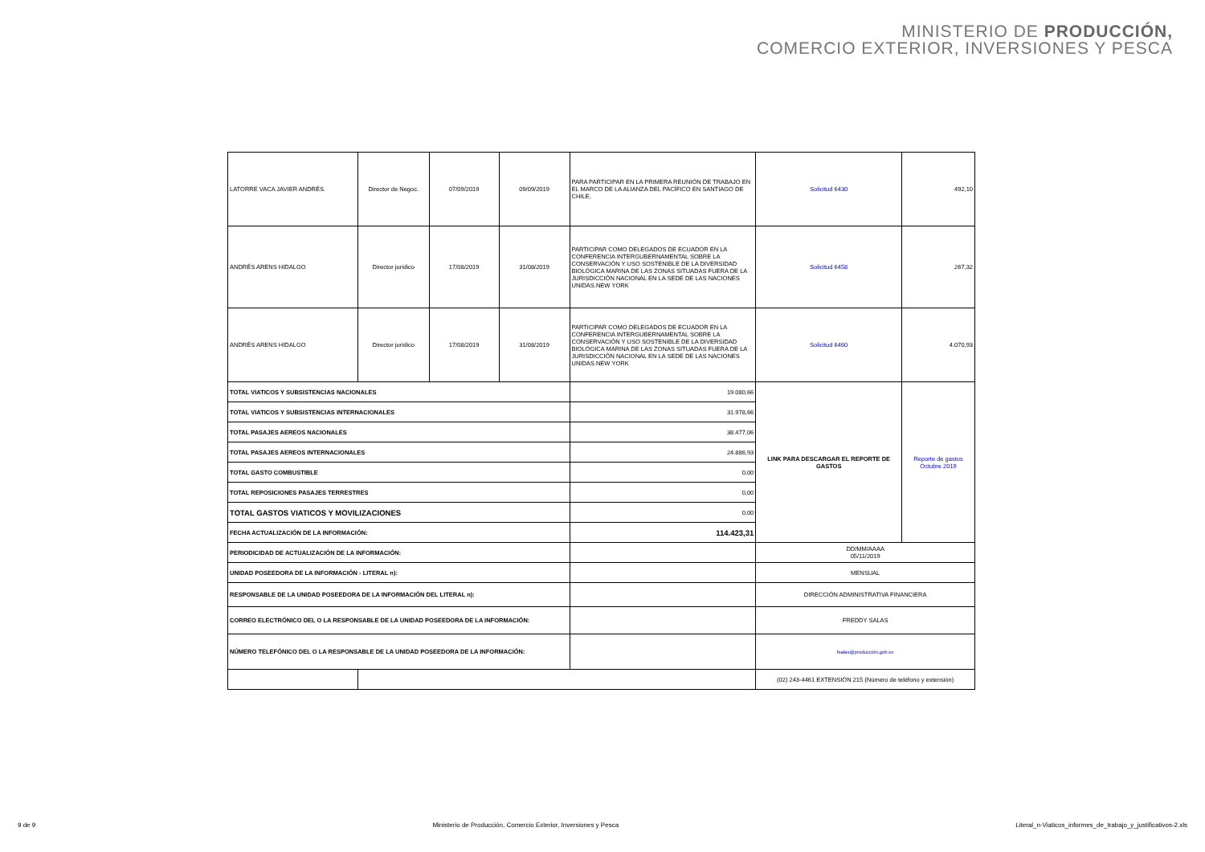MINISTERIO DE PRODUCCIÓN,
COMERCIO EXTERIOR, INVERSIONES Y PESCA
| LATORRE VACA JAVIER ANDRÉS. | Director de Negoc. | 07/09/2019 | 09/09/2019 | PARA PARTICIPAR EN LA PRIMERA REUNIÓN DE TRABAJO EN EL MARCO DE LA ALIANZA DEL PACÍFICO EN SANTIAGO DE CHILE, | Solicitud 6430 | 492,10 |
| ANDRÉS ARENS HIDALGO | Director jurídico | 17/08/2019 | 31/08/2019 | PARTICIPAR COMO DELEGADOS DE ECUADOR EN LA CONFERENCIA INTERGUBERNAMENTAL SOBRE LA CONSERVACIÓN Y USO SOSTENIBLE DE LA DIVERSIDAD BIOLÓGICA MARINA DE LAS ZONAS SITUADAS FUERA DE LA JURISDICCIÓN NACIONAL EN LA SEDE DE LAS NACIONES UNIDAS.NEW YORK | Solicitud 6458 | 267,32 |
| ANDRÉS ARENS HIDALGO | Director jurídico | 17/08/2019 | 31/08/2019 | PARTICIPAR COMO DELEGADOS DE ECUADOR EN LA CONFERENCIA INTERGUBERNAMENTAL SOBRE LA CONSERVACIÓN Y USO SOSTENIBLE DE LA DIVERSIDAD BIOLÓGICA MARINA DE LAS ZONAS SITUADAS FUERA DE LA JURISDICCIÓN NACIONAL EN LA SEDE DE LAS NACIONES UNIDAS.NEW YORK | Solicitud 6460 | 4.070,93 |
| TOTAL VIATICOS Y SUBSISTENCIAS NACIONALES | | | | 19.080,66 | LINK PARA DESCARGAR EL REPORTE DE GASTOS | Reporte de gastos Octubre 2019 |
| TOTAL VIATICOS Y SUBSISTENCIAS INTERNACIONALES | | | | 31.978,66 | | |
| TOTAL PASAJES AEREOS NACIONALES | | | | 38.477,06 | | |
| TOTAL PASAJES AEREOS INTERNACIONALES | | | | 24.886,93 | | |
| TOTAL GASTO COMBUSTIBLE | | | | 0,00 | | |
| TOTAL REPOSICIONES PASAJES TERRESTRES | | | | 0,00 | | |
| TOTAL GASTOS VIATICOS Y MOVILIZACIONES | | | | 0,00 | | |
| FECHA ACTUALIZACIÓN DE LA INFORMACIÓN: | | | | 114.423,31 | | |
| PERIODICIDAD DE ACTUALIZACIÓN DE LA INFORMACIÓN: | | | | | DD/MM/AAAA 05/11/2019 | |
| UNIDAD POSEEDORA DE LA INFORMACIÓN - LITERAL n): | | | | | MENSUAL | |
| RESPONSABLE DE LA UNIDAD POSEEDORA DE LA INFORMACIÓN DEL LITERAL n): | | | | | DIRECCIÓN ADMINISTRATIVA FINANCIERA | |
| CORREO ELECTRÓNICO DEL O LA RESPONSABLE DE LA UNIDAD POSEEDORA DE LA INFORMACIÓN: | | | | | FREDDY SALAS | |
| NÚMERO TELEFÓNICO DEL O LA RESPONSABLE DE LA UNIDAD POSEEDORA DE LA INFORMACIÓN: | | | | | fsalas@producción.gob.ec | |
| | | | | | (02) 243-4461 EXTENSIÓN 215 (Número de teléfono y extensión) | |
9 de 9 Ministerio de Producción, Comercio Exterior, Inversiones y Pesca Literal_n-Viaticos_informes_de_trabajo_y_justificativos-2.xls